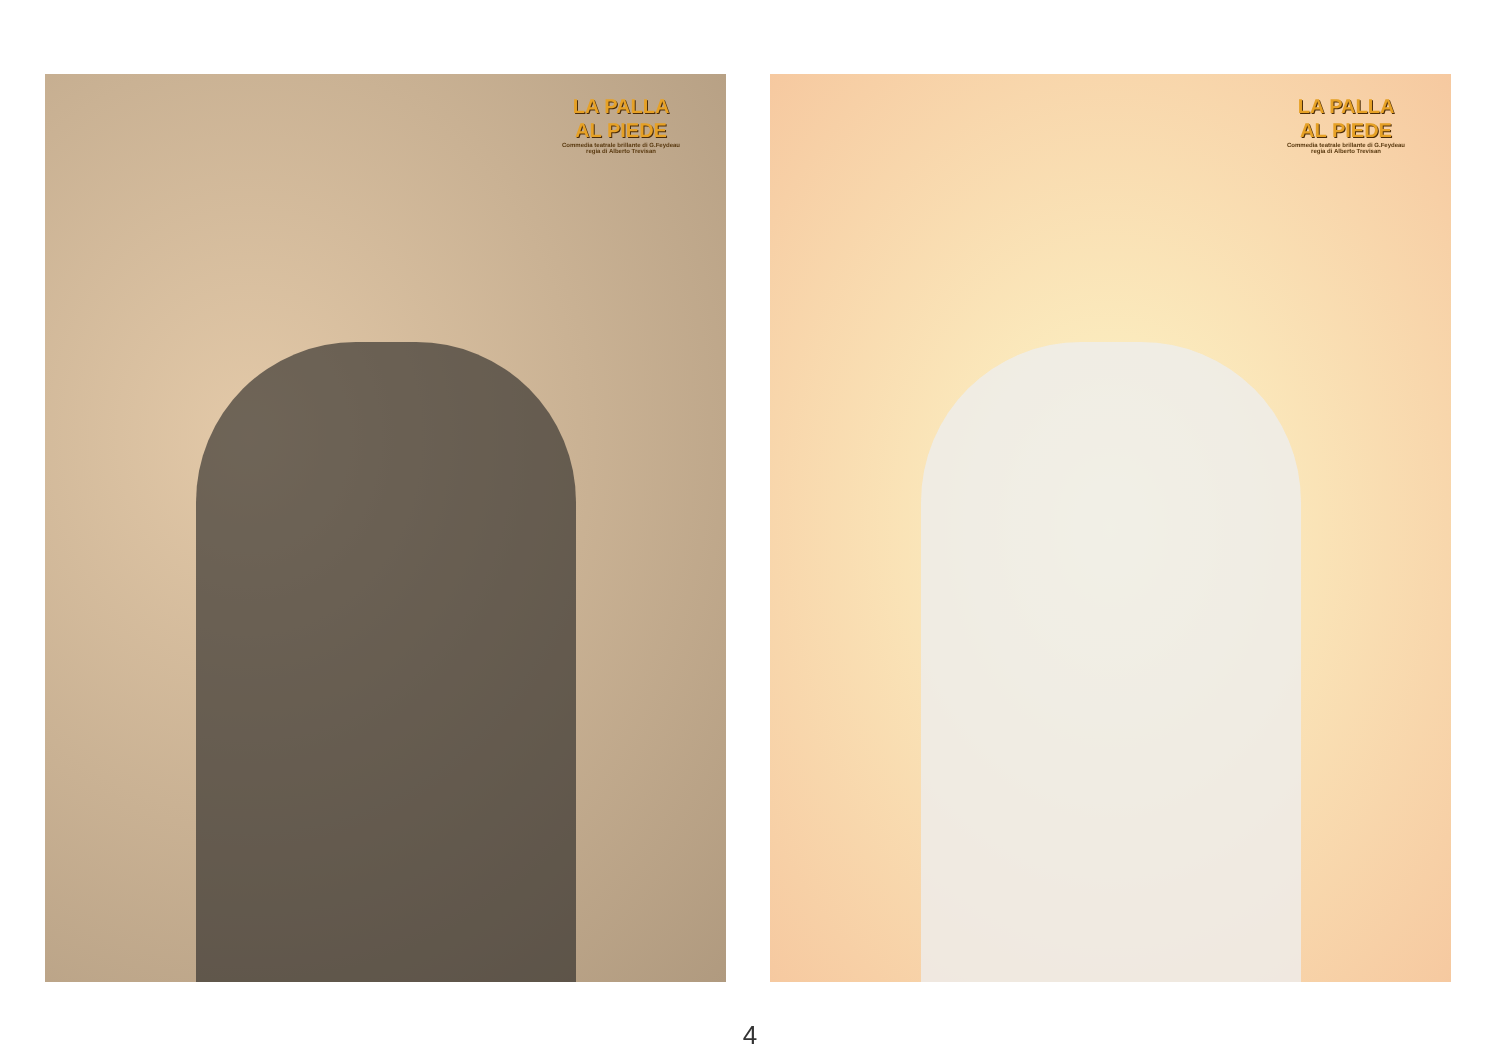LA PALLA
AL PIEDE
Commedia teatrale brillante di G.Feydeau
regia di Alberto Trevisan
LA PALLA
AL PIEDE
Commedia teatrale brillante di G.Feydeau
regia di Alberto Trevisan
4